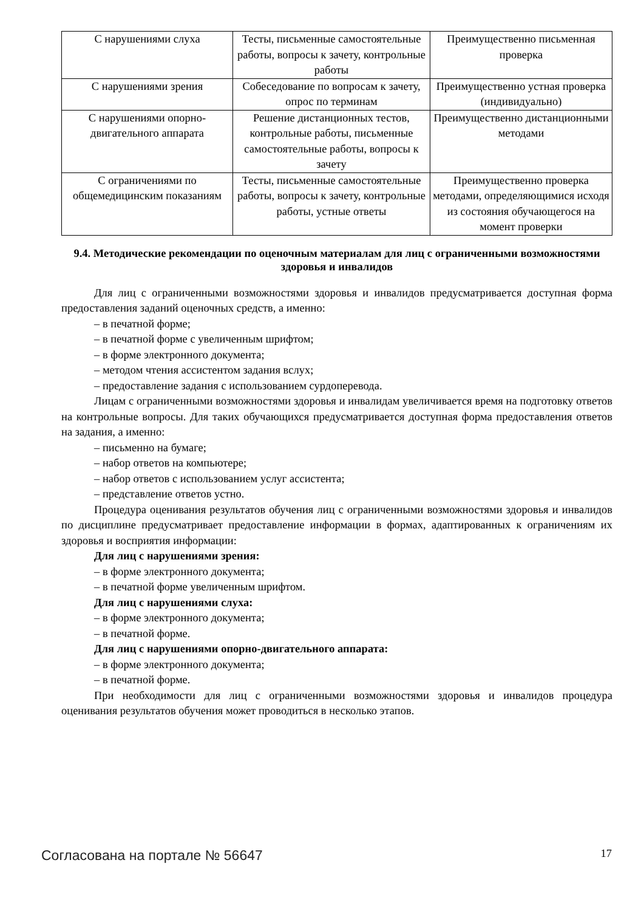| С нарушениями слуха | Тесты, письменные самостоятельные работы, вопросы к зачету, контрольные работы | Преимущественно письменная проверка |
| С нарушениями зрения | Собеседование по вопросам к зачету, опрос по терминам | Преимущественно устная проверка (индивидуально) |
| С нарушениями опорно-двигательного аппарата | Решение дистанционных тестов, контрольные работы, письменные самостоятельные работы, вопросы к зачету | Преимущественно дистанционными методами |
| С ограничениями по общемедицинским показаниям | Тесты, письменные самостоятельные работы, вопросы к зачету, контрольные работы, устные ответы | Преимущественно проверка методами, определяющимися исходя из состояния обучающегося на момент проверки |
9.4. Методические рекомендации по оценочным материалам для лиц с ограниченными возможностями здоровья и инвалидов
Для лиц с ограниченными возможностями здоровья и инвалидов предусматривается доступная форма предоставления заданий оценочных средств, а именно:
– в печатной форме;
– в печатной форме с увеличенным шрифтом;
– в форме электронного документа;
– методом чтения ассистентом задания вслух;
– предоставление задания с использованием сурдоперевода.
Лицам с ограниченными возможностями здоровья и инвалидам увеличивается время на подготовку ответов на контрольные вопросы. Для таких обучающихся предусматривается доступная форма предоставления ответов на задания, а именно:
– письменно на бумаге;
– набор ответов на компьютере;
– набор ответов с использованием услуг ассистента;
– представление ответов устно.
Процедура оценивания результатов обучения лиц с ограниченными возможностями здоровья и инвалидов по дисциплине предусматривает предоставление информации в формах, адаптированных к ограничениям их здоровья и восприятия информации:
Для лиц с нарушениями зрения:
– в форме электронного документа;
– в печатной форме увеличенным шрифтом.
Для лиц с нарушениями слуха:
– в форме электронного документа;
– в печатной форме.
Для лиц с нарушениями опорно-двигательного аппарата:
– в форме электронного документа;
– в печатной форме.
При необходимости для лиц с ограниченными возможностями здоровья и инвалидов процедура оценивания результатов обучения может проводиться в несколько этапов.
Согласована на портале № 56647 17